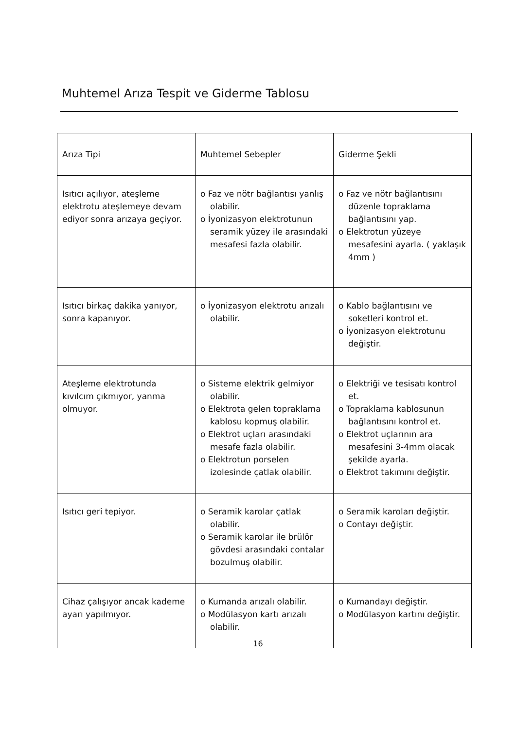Muhtemel Arıza Tespit ve Giderme Tablosu
| Arıza Tipi | Muhtemel Sebepler | Giderme Şekli |
| --- | --- | --- |
| Isıtıcı açılıyor, ateşleme elektrotu ateşlemeye devam ediyor sonra arızaya geçiyor. | o Faz ve nötr bağlantısı yanlış olabilir. o İyonizasyon elektrotunun seramik yüzey ile arasındaki mesafesi fazla olabilir. | o Faz ve nötr bağlantısını düzenle topraklama bağlantısını yap. o Elektrotun yüzeye mesafesini ayarla. ( yaklaşık 4mm ) |
| Isıtıcı birkaç dakika yanıyor, sonra kapanıyor. | o İyonizasyon elektrotu arızalı olabilir. | o Kablo bağlantısını ve soketleri kontrol et. o İyonizasyon elektrotunu değiştir. |
| Ateşleme elektrotunda kıvılcım çıkmıyor, yanma olmuyor. | o Sisteme elektrik gelmiyor olabilir. o Elektrota gelen topraklama kablosu kopmuş olabilir. o Elektrot uçları arasındaki mesafe fazla olabilir. o Elektrotun porselen izolesinde çatlak olabilir. | o Elektriği ve tesisatı kontrol et. o Topraklama kablosunun bağlantısını kontrol et. o Elektrot uçlarının ara mesafesini 3-4mm olacak şekilde ayarla. o Elektrot takımını değiştir. |
| Isıtıcı geri tepiyor. | o Seramik karolar çatlak olabilir. o Seramik karolar ile brülör gövdesi arasındaki contalar bozulmuş olabilir. | o Seramik karoları değiştir. o Contayı değiştir. |
| Cihaz çalışıyor ancak kademe ayarı yapılmıyor. | o Kumanda arızalı olabilir. o Modülasyon kartı arızalı olabilir. | o Kumandayı değiştir. o Modülasyon kartını değiştir. |
16